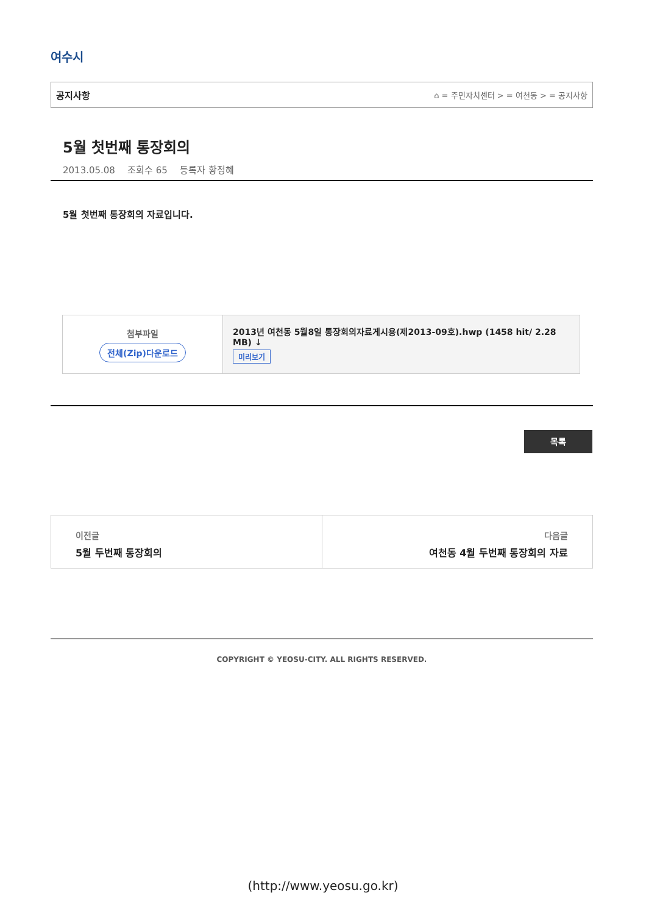여수시
공지사항 ⌂ = 주민자치센터 > = 여천동 > = 공지사항
5월 첫번째 통장회의
2013.05.08 조회수 65 등록자 황정혜
5월 첫번째 통장회의 자료입니다.
| 첨부파일 전체(Zip)다운로드 | 2013년 여천동 5월8일 통장회의자료게시용(제2013-09호).hwp (1458 hit/ 2.28 MB) ↓ 미리보기 |
목록
이전글
5월 두번째 통장회의
다음글
여천동 4월 두번째 통장회의 자료
COPYRIGHT © YEOSU-CITY. ALL RIGHTS RESERVED.
(http://www.yeosu.go.kr)